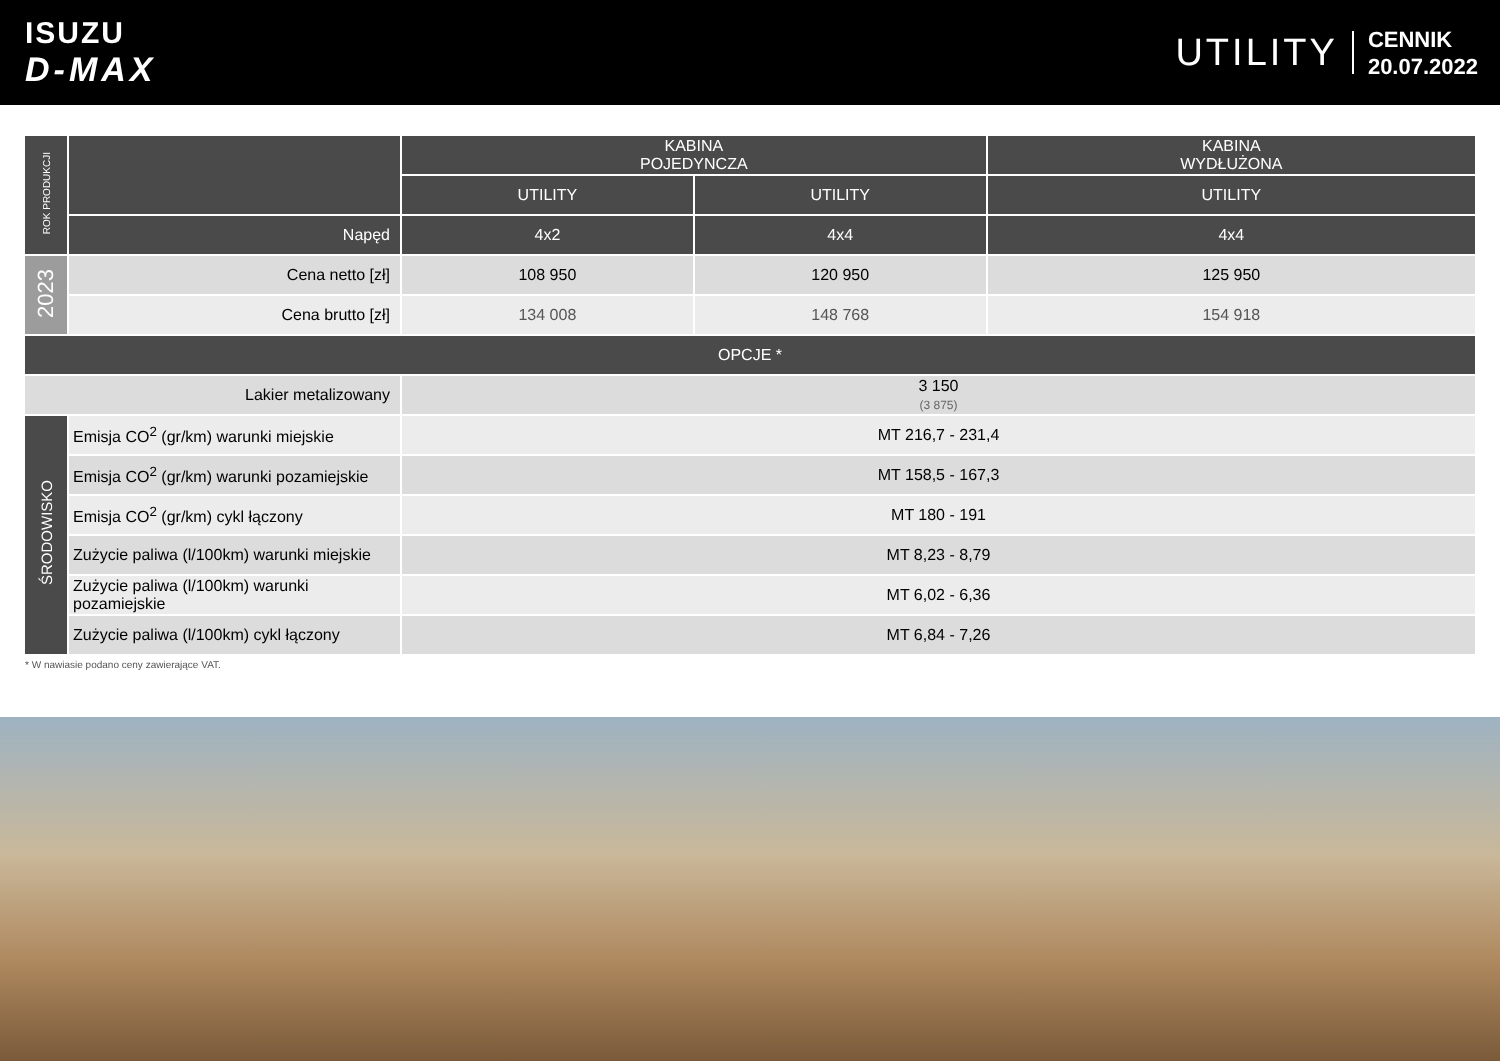ISUZU
D-MAX
UTILITY
CENNIK
20.07.2022
| ROK PRODUKCJI | | KABINA POJEDYNCZA | | KABINA WYDŁUŻONA |
| | | UTILITY | UTILITY | UTILITY |
| | Napęd | 4x2 | 4x4 | 4x4 |
| 2023 | Cena netto [zł] | 108 950 | 120 950 | 125 950 |
| | Cena brutto [zł] | 134 008 | 148 768 | 154 918 |
| OPCJE * | | | | |
| Lakier metalizowany | | 3 150 (3 875) | | |
| ŚRODOWISKO | Emisja CO<sup>2</sup> (gr/km) warunki miejskie | MT 216,7 - 231,4 | | |
| | Emisja CO<sup>2</sup> (gr/km) warunki pozamiejskie | MT 158,5 - 167,3 | | |
| | Emisja CO<sup>2</sup> (gr/km) cykl łączony | MT 180 - 191 | | |
| | Zużycie paliwa (l/100km) warunki miejskie | MT 8,23 - 8,79 | | |
| | Zużycie paliwa (l/100km) warunki pozamiejskie | MT 6,02 - 6,36 | | |
| | Zużycie paliwa (l/100km) cykl łączony | MT 6,84 - 7,26 | | |
* W nawiasie podano ceny zawierające VAT.